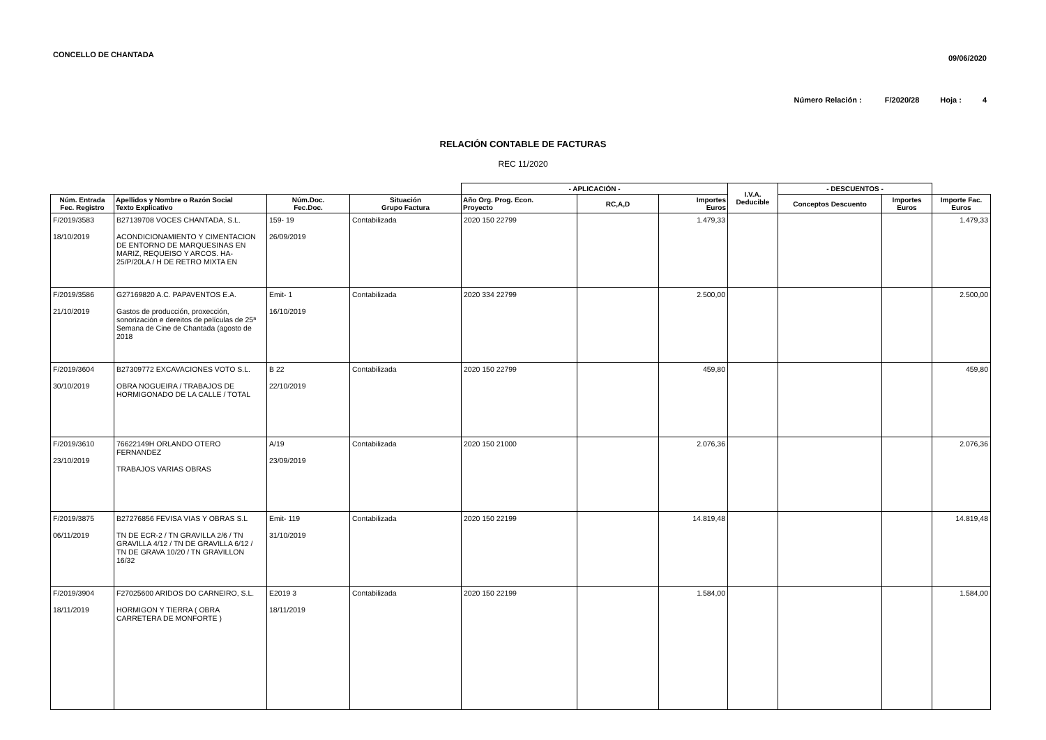CONCELLO DE CHANTADA
09/06/2020
Número Relación : F/2020/28 Hoja : 4
RELACIÓN CONTABLE DE FACTURAS
REC 11/2020
| | | | | - APLICACIÓN - | | | I.V.A. Deducible | - DESCUENTOS - | | |
| --- | --- | --- | --- | --- | --- | --- | --- | --- | --- | --- |
| Núm. Entrada Fec. Registro | Apellidos y Nombre o Razón Social Texto Explicativo | Núm.Doc. Fec.Doc. | Situación Grupo Factura | Año Org. Prog. Econ. Proyecto | RC,A,D | Importes Euros | | Conceptos Descuento | Importes Euros | Importe Fac. Euros |
| F/2019/3583 18/10/2019 | B27139708 VOCES CHANTADA, S.L. ACONDICIONAMIENTO Y CIMENTACION DE ENTORNO DE MARQUESINAS EN MARIZ, REQUEISO Y ARCOS. HA-25/P/20LA / H DE RETRO MIXTA EN | 159- 19 26/09/2019 | Contabilizada | 2020 150 22799 | | 1.479,33 | | | | 1.479,33 |
| F/2019/3586 21/10/2019 | G27169820 A.C. PAPAVENTOS E.A. Gastos de producción, proxección, sonorización e dereitos de películas de 25ª Semana de Cine de Chantada (agosto de 2018 | Emit- 1 16/10/2019 | Contabilizada | 2020 334 22799 | | 2.500,00 | | | | 2.500,00 |
| F/2019/3604 30/10/2019 | B27309772 EXCAVACIONES VOTO S.L. OBRA NOGUEIRA / TRABAJOS DE HORMIGONADO DE LA CALLE / TOTAL | B 22 22/10/2019 | Contabilizada | 2020 150 22799 | | 459,80 | | | | 459,80 |
| F/2019/3610 23/10/2019 | 76622149H ORLANDO OTERO FERNANDEZ TRABAJOS VARIAS OBRAS | A/19 23/09/2019 | Contabilizada | 2020 150 21000 | | 2.076,36 | | | | 2.076,36 |
| F/2019/3875 06/11/2019 | B27276856 FEVISA VIAS Y OBRAS S.L TN DE ECR-2 / TN GRAVILLA 2/6 / TN GRAVILLA 4/12 / TN DE GRAVILLA 6/12 / TN DE GRAVA 10/20 / TN GRAVILLON 16/32 | Emit- 119 31/10/2019 | Contabilizada | 2020 150 22199 | | 14.819,48 | | | | 14.819,48 |
| F/2019/3904 18/11/2019 | F27025600 ARIDOS DO CARNEIRO, S.L. HORMIGON Y TIERRA ( OBRA CARRETERA DE MONFORTE ) | E2019 3 18/11/2019 | Contabilizada | 2020 150 22199 | | 1.584,00 | | | | 1.584,00 |